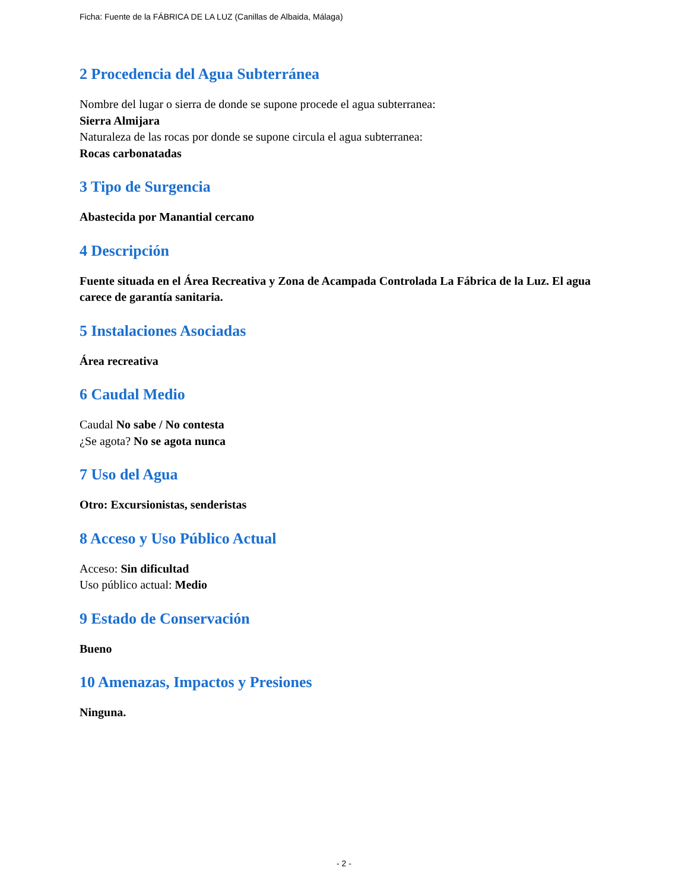Ficha: Fuente de la FÁBRICA DE LA LUZ (Canillas de Albaida, Málaga)
2 Procedencia del Agua Subterránea
Nombre del lugar o sierra de donde se supone procede el agua subterranea:
Sierra Almijara
Naturaleza de las rocas por donde se supone circula el agua subterranea:
Rocas carbonatadas
3 Tipo de Surgencia
Abastecida por Manantial cercano
4 Descripción
Fuente situada en el Área Recreativa y Zona de Acampada Controlada La Fábrica de la Luz. El agua carece de garantía sanitaria.
5 Instalaciones Asociadas
Área recreativa
6 Caudal Medio
Caudal No sabe / No contesta
¿Se agota? No se agota nunca
7 Uso del Agua
Otro: Excursionistas, senderistas
8 Acceso y Uso Público Actual
Acceso: Sin dificultad
Uso público actual: Medio
9 Estado de Conservación
Bueno
10 Amenazas, Impactos y Presiones
Ninguna.
- 2 -